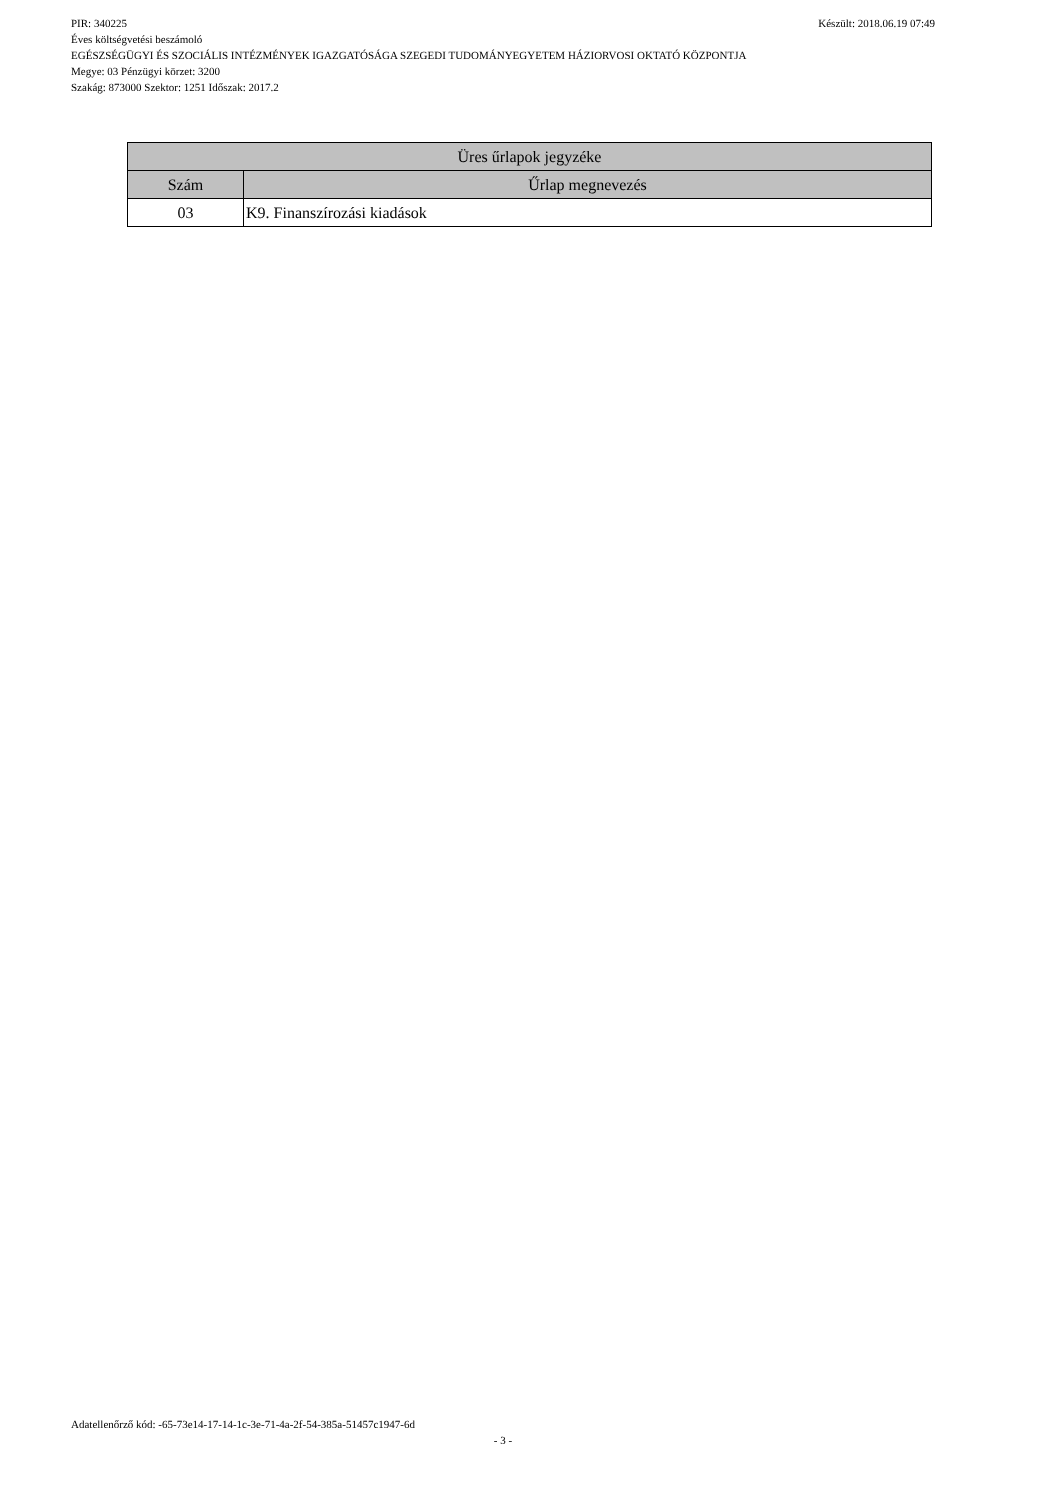PIR: 340225 Készült: 2018.06.19 07:49
Éves költségvetési beszámoló
EGÉSZSÉGÜGYI ÉS SZOCIÁLIS INTÉZMÉNYEK IGAZGATÓSÁGA SZEGEDI TUDOMÁNYEGYETEM HÁZIORVOSI OKTATÓ KÖZPONTJA
Megye: 03 Pénzügyi körzet: 3200
Szakág: 873000 Szektor: 1251 Időszak: 2017.2
| Üres űrlapok jegyzéke | |
| --- | --- |
| Szám | Űrlap megnevezés |
| 03 | K9. Finanszírozási kiadások |
Adatellenőrző kód: -65-73e14-17-14-1c-3e-71-4a-2f-54-385a-51457c1947-6d
- 3 -